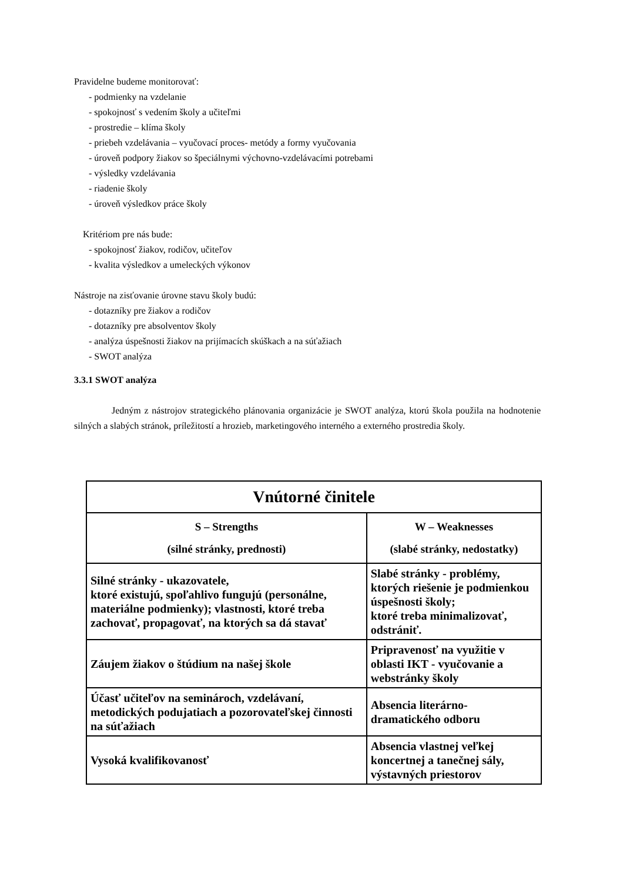Pravidelne budeme monitorovať:
- podmienky na vzdelanie
- spokojnosť s vedením školy a učiteľmi
- prostredie – klíma školy
- priebeh vzdelávania – vyučovací proces- metódy a formy vyučovania
- úroveň podpory žiakov so špeciálnymi výchovno-vzdelávacími potrebami
- výsledky vzdelávania
- riadenie školy
- úroveň výsledkov práce školy
Kritériom pre nás bude:
- spokojnosť žiakov, rodičov, učiteľov
- kvalita výsledkov a umeleckých výkonov
Nástroje na zisťovanie úrovne stavu školy budú:
- dotazníky pre žiakov a rodičov
- dotazníky pre absolventov školy
- analýza úspešnosti žiakov na prijímacích skúškach a na súťažiach
- SWOT analýza
3.3.1 SWOT analýza
Jedným z nástrojov strategického plánovania organizácie je SWOT analýza, ktorú škola použila na hodnotenie silných a slabých stránok, príležitostí a hrozieb, marketingového interného a externého prostredia školy.
| Vnútorné činitele | |
| --- | --- |
| S – Strengths (silné stránky, prednosti) | W – Weaknesses (slabé stránky, nedostatky) |
| Silné stránky - ukazovatele, ktoré existujú, spoľahlivo fungujú (personálne, materiálne podmienky); vlastnosti, ktoré treba zachovať, propagovať, na ktorých sa dá stavať | Slabé stránky - problémy, ktorých riešenie je podmienkou úspešnosti školy; ktoré treba minimalizovať, odstrániť. |
| Záujem žiakov o štúdium na našej škole | Pripravenosť na využitie v oblasti IKT - vyučovanie a webstránky školy |
| Účasť učiteľov na seminároch, vzdelávaní, metodických podujatiach a pozorovateľskej činnosti na súťažiach | Absencia literárno-dramatického odboru |
| Vysoká kvalifikovanosť | Absencia vlastnej veľkej koncertnej a tanečnej sály, výstavných priestorov |